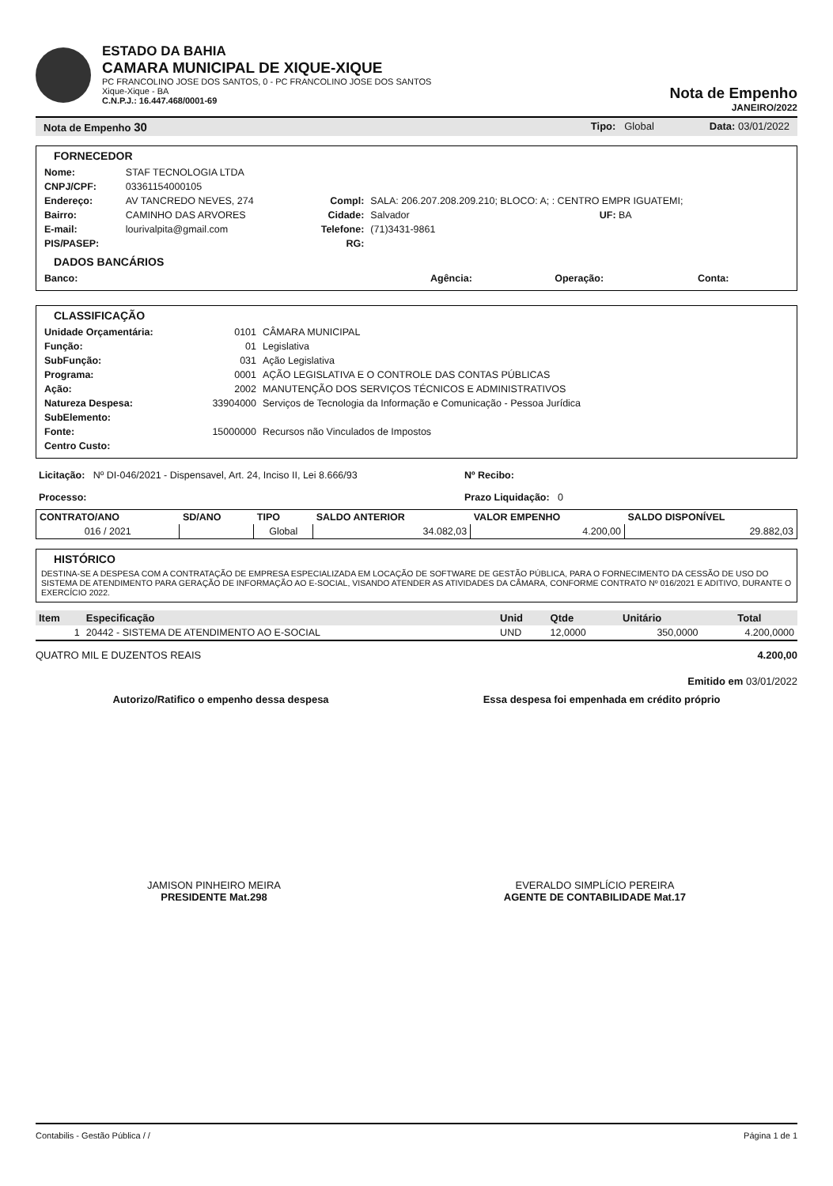ESTADO DA BAHIA
CAMARA MUNICIPAL DE XIQUE-XIQUE
PC FRANCOLINO JOSE DOS SANTOS, 0 - PC FRANCOLINO JOSE DOS SANTOS
Xique-Xique - BA
C.N.P.J.: 16.447.468/0001-69
Nota de Empenho
JANEIRO/2022
Nota de Empenho 30 Tipo: Global Data: 03/01/2022
FORNECEDOR
| Nome: | STAF TECNOLOGIA LTDA | | | |
| CNPJ/CPF: | 03361154000105 | | | |
| Endereço: | AV TANCREDO NEVES, 274 | Compl: | SALA: 206.207.208.209.210; BLOCO: A; : CENTRO EMPR IGUATEMI; | |
| Bairro: | CAMINHO DAS ARVORES | Cidade: | Salvador | UF: BA |
| E-mail: | lourivalpita@gmail.com | Telefone: | (71)3431-9861 | |
| PIS/PASEP: | | RG: | | |
DADOS BANCÁRIOS
| Banco: | Agência: | Operação: | Conta: |
CLASSIFICAÇÃO
| Unidade Orçamentária: | 0101 | CÂMARA MUNICIPAL |
| Função: | 01 | Legislativa |
| SubFunção: | 031 | Ação Legislativa |
| Programa: | 0001 | AÇÃO LEGISLATIVA E O CONTROLE DAS CONTAS PÚBLICAS |
| Ação: | 2002 | MANUTENÇÃO DOS SERVIÇOS TÉCNICOS E ADMINISTRATIVOS |
| Natureza Despesa: | 33904000 | Serviços de Tecnologia da Informação e Comunicação - Pessoa Jurídica |
| SubElemento: | | |
| Fonte: | 15000000 | Recursos não Vinculados de Impostos |
| Centro Custo: | | |
| Licitação: Nº DI-046/2021 - Dispensavel, Art. 24, Inciso II, Lei 8.666/93 | Nº Recibo: |
| Processo: | Prazo Liquidação: 0 |
| CONTRATO/ANO | SD/ANO | TIPO | SALDO ANTERIOR | VALOR EMPENHO | SALDO DISPONÍVEL |
| --- | --- | --- | --- | --- | --- |
| 016 / 2021 | | Global | 34.082,03 | 4.200,00 | 29.882,03 |
HISTÓRICO
DESTINA-SE A DESPESA COM A CONTRATAÇÃO DE EMPRESA ESPECIALIZADA EM LOCAÇÃO DE SOFTWARE DE GESTÃO PÚBLICA, PARA O FORNECIMENTO DA CESSÃO DE USO DO SISTEMA DE ATENDIMENTO PARA GERAÇÃO DE INFORMAÇÃO AO E-SOCIAL, VISANDO ATENDER AS ATIVIDADES DA CÂMARA, CONFORME CONTRATO Nº 016/2021 E ADITIVO, DURANTE O EXERCÍCIO 2022.
| Item | Especificação | Unid | Qtde | Unitário | Total |
| --- | --- | --- | --- | --- | --- |
| 1 | 20442 - SISTEMA DE ATENDIMENTO AO E-SOCIAL | UND | 12,0000 | 350,0000 | 4.200,0000 |
QUATRO MIL E DUZENTOS REAIS 4.200,00
Emitido em 03/01/2022
Autorizo/Ratifico o empenho dessa despesa Essa despesa foi empenhada em crédito próprio
JAMISON PINHEIRO MEIRA
PRESIDENTE Mat.298
EVERALDO SIMPLÍCIO PEREIRA
AGENTE DE CONTABILIDADE Mat.17
Contabilis - Gestão Pública / / Página 1 de 1